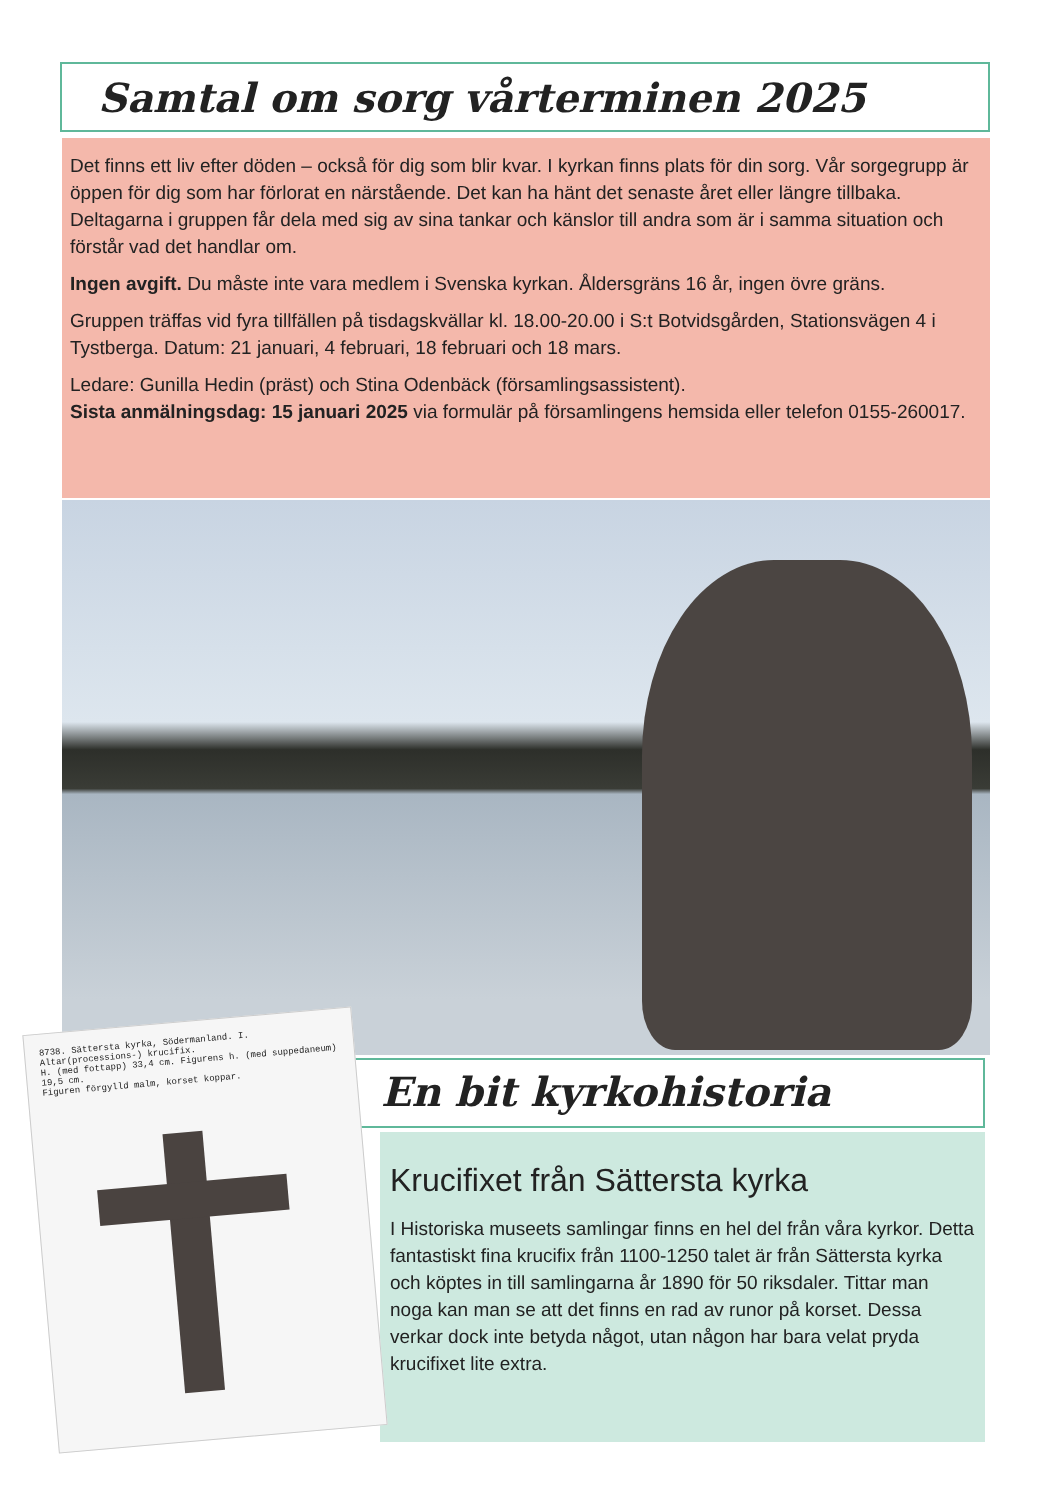Samtal om sorg vårterminen 2025
Det finns ett liv efter döden – också för dig som blir kvar. I kyrkan finns plats för din sorg. Vår sorgegrupp är öppen för dig som har förlorat en närstående. Det kan ha hänt det senaste året eller längre tillbaka. Deltagarna i gruppen får dela med sig av sina tankar och känslor till andra som är i samma situation och förstår vad det handlar om.
Ingen avgift. Du måste inte vara medlem i Svenska kyrkan. Åldersgräns 16 år, ingen övre gräns.
Gruppen träffas vid fyra tillfällen på tisdagskvällar kl. 18.00-20.00 i S:t Botvidsgården, Stationsvägen 4 i Tystberga. Datum: 21 januari, 4 februari, 18 februari och 18 mars.
Ledare: Gunilla Hedin (präst) och Stina Odenbäck (församlingsassistent).
Sista anmälningsdag: 15 januari 2025 via formulär på församlingens hemsida eller telefon 0155-260017.
En bit kyrkohistoria
Krucifixet från Sättersta kyrka
I Historiska museets samlingar finns en hel del från våra kyrkor. Detta fantastiskt fina krucifix från 1100-1250 talet är från Sättersta kyrka och köptes in till samlingarna år 1890 för 50 riksdaler. Tittar man noga kan man se att det finns en rad av runor på korset. Dessa verkar dock inte betyda något, utan någon har bara velat pryda krucifixet lite extra.
8738. Sättersta kyrka, Södermanland. I.
Altar(processions-) krucifix.
H. (med fottapp) 33,4 cm. Figurens h. (med suppedaneum) 19,5 cm.
Figuren förgylld malm, korset koppar.